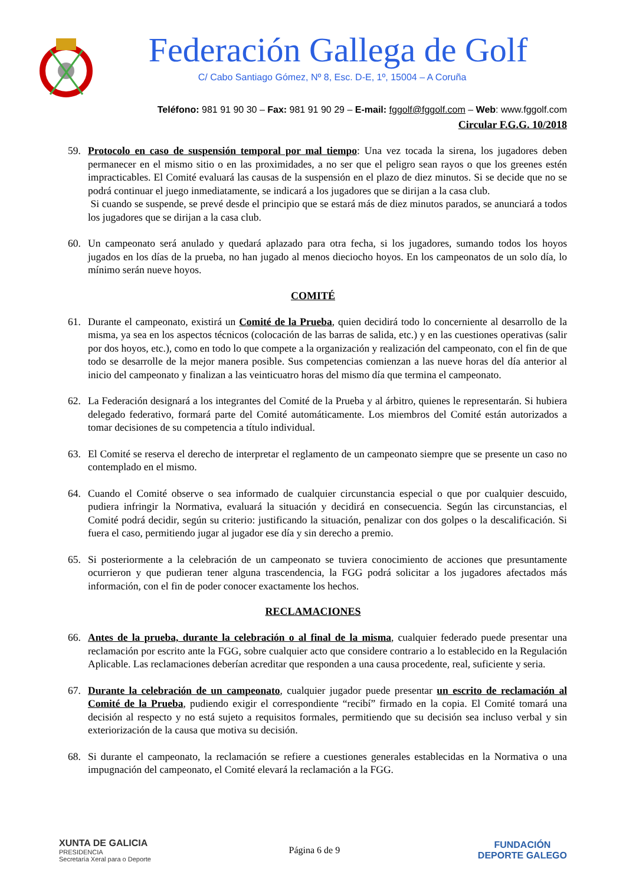Federación Gallega de Golf
C/ Cabo Santiago Gómez, Nº 8, Esc. D-E, 1º, 15004 – A Coruña
Teléfono: 981 91 90 30 – Fax: 981 91 90 29 – E-mail: fggolf@fggolf.com – Web: www.fggolf.com
Circular F.G.G. 10/2018
59. Protocolo en caso de suspensión temporal por mal tiempo: Una vez tocada la sirena, los jugadores deben permanecer en el mismo sitio o en las proximidades, a no ser que el peligro sean rayos o que los greenes estén impracticables. El Comité evaluará las causas de la suspensión en el plazo de diez minutos. Si se decide que no se podrá continuar el juego inmediatamente, se indicará a los jugadores que se dirijan a la casa club.
Si cuando se suspende, se prevé desde el principio que se estará más de diez minutos parados, se anunciará a todos los jugadores que se dirijan a la casa club.
60. Un campeonato será anulado y quedará aplazado para otra fecha, si los jugadores, sumando todos los hoyos jugados en los días de la prueba, no han jugado al menos dieciocho hoyos. En los campeonatos de un solo día, lo mínimo serán nueve hoyos.
COMITÉ
61. Durante el campeonato, existirá un Comité de la Prueba, quien decidirá todo lo concerniente al desarrollo de la misma, ya sea en los aspectos técnicos (colocación de las barras de salida, etc.) y en las cuestiones operativas (salir por dos hoyos, etc.), como en todo lo que compete a la organización y realización del campeonato, con el fin de que todo se desarrolle de la mejor manera posible. Sus competencias comienzan a las nueve horas del día anterior al inicio del campeonato y finalizan a las veinticuatro horas del mismo día que termina el campeonato.
62. La Federación designará a los integrantes del Comité de la Prueba y al árbitro, quienes le representarán. Si hubiera delegado federativo, formará parte del Comité automáticamente. Los miembros del Comité están autorizados a tomar decisiones de su competencia a título individual.
63. El Comité se reserva el derecho de interpretar el reglamento de un campeonato siempre que se presente un caso no contemplado en el mismo.
64. Cuando el Comité observe o sea informado de cualquier circunstancia especial o que por cualquier descuido, pudiera infringir la Normativa, evaluará la situación y decidirá en consecuencia. Según las circunstancias, el Comité podrá decidir, según su criterio: justificando la situación, penalizar con dos golpes o la descalificación. Si fuera el caso, permitiendo jugar al jugador ese día y sin derecho a premio.
65. Si posteriormente a la celebración de un campeonato se tuviera conocimiento de acciones que presuntamente ocurrieron y que pudieran tener alguna trascendencia, la FGG podrá solicitar a los jugadores afectados más información, con el fin de poder conocer exactamente los hechos.
RECLAMACIONES
66. Antes de la prueba, durante la celebración o al final de la misma, cualquier federado puede presentar una reclamación por escrito ante la FGG, sobre cualquier acto que considere contrario a lo establecido en la Regulación Aplicable. Las reclamaciones deberían acreditar que responden a una causa procedente, real, suficiente y seria.
67. Durante la celebración de un campeonato, cualquier jugador puede presentar un escrito de reclamación al Comité de la Prueba, pudiendo exigir el correspondiente “recibí” firmado en la copia. El Comité tomará una decisión al respecto y no está sujeto a requisitos formales, permitiendo que su decisión sea incluso verbal y sin exteriorización de la causa que motiva su decisión.
68. Si durante el campeonato, la reclamación se refiere a cuestiones generales establecidas en la Normativa o una impugnación del campeonato, el Comité elevará la reclamación a la FGG.
XUNTA DE GALICIA
PRESIDENCIA
Secretaría Xeral para o Deporte
Página 6 de 9
FUNDACIÓN
DEPORTE GALEGO